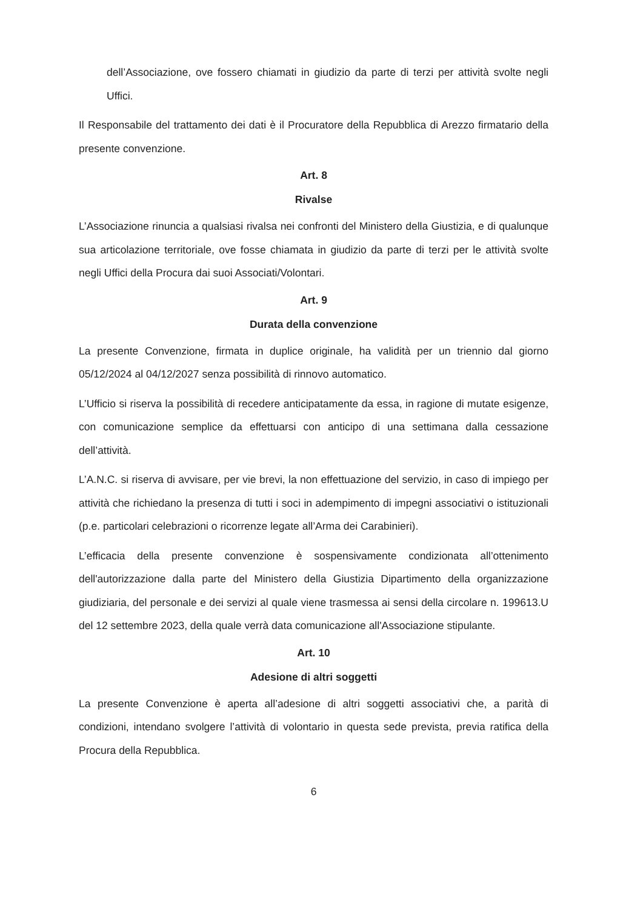dell’Associazione, ove fossero chiamati in giudizio da parte di terzi per attività svolte negli Uffici.
Il Responsabile del trattamento dei dati è il Procuratore della Repubblica di Arezzo firmatario della presente convenzione.
Art. 8
Rivalse
L’Associazione rinuncia a qualsiasi rivalsa nei confronti del Ministero della Giustizia, e di qualunque sua articolazione territoriale, ove fosse chiamata in giudizio da parte di terzi per le attività svolte negli Uffici della Procura dai suoi Associati/Volontari.
Art. 9
Durata della convenzione
La presente Convenzione, firmata in duplice originale, ha validità per un triennio dal giorno 05/12/2024 al 04/12/2027 senza possibilità di rinnovo automatico.
L’Ufficio si riserva la possibilità di recedere anticipatamente da essa, in ragione di mutate esigenze, con comunicazione semplice da effettuarsi con anticipo di una settimana dalla cessazione dell’attività.
L’A.N.C. si riserva di avvisare, per vie brevi, la non effettuazione del servizio, in caso di impiego per attività che richiedano la presenza di tutti i soci in adempimento di impegni associativi o istituzionali (p.e. particolari celebrazioni o ricorrenze legate all’Arma dei Carabinieri).
L’efficacia della presente convenzione è sospensivamente condizionata all’ottenimento dell'autorizzazione dalla parte del Ministero della Giustizia Dipartimento della organizzazione giudiziaria, del personale e dei servizi al quale viene trasmessa ai sensi della circolare n. 199613.U del 12 settembre 2023, della quale verrà data comunicazione all'Associazione stipulante.
Art. 10
Adesione di altri soggetti
La presente Convenzione è aperta all’adesione di altri soggetti associativi che, a parità di condizioni, intendano svolgere l’attività di volontario in questa sede prevista, previa ratifica della Procura della Repubblica.
6